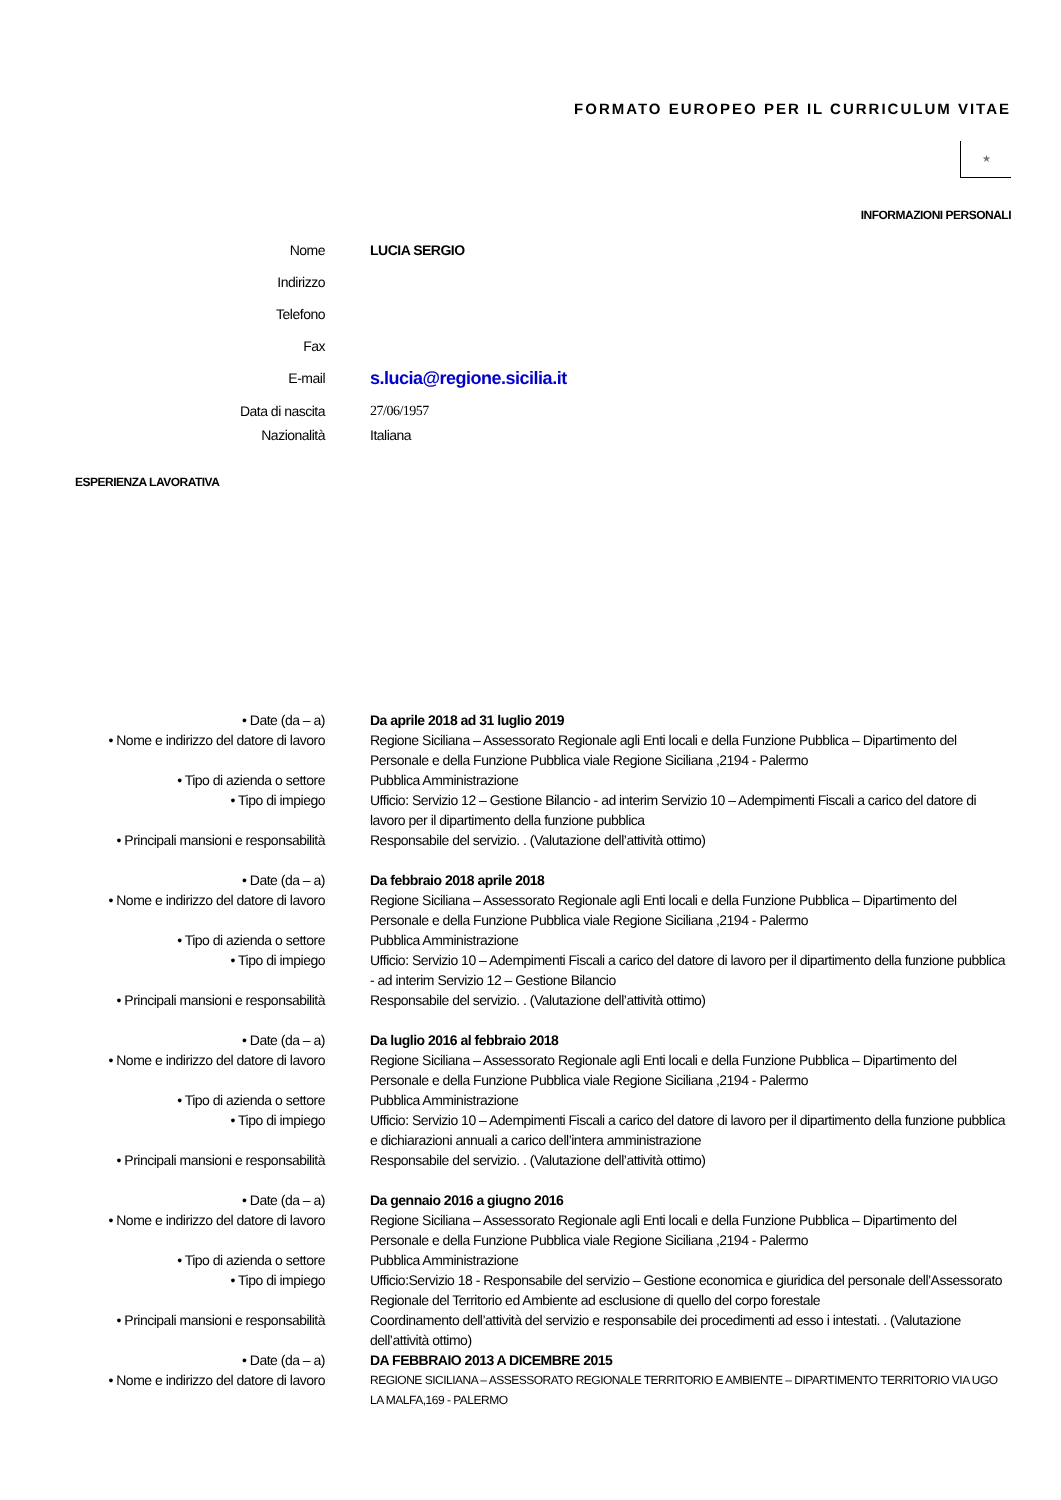FORMATO EUROPEO PER IL CURRICULUM VITAE
★
INFORMAZIONI PERSONALI
Nome LUCIA SERGIO
Indirizzo
Telefono
Fax
E-mail
s.lucia@regione.sicilia.it
Data di nascita 27/06/1957
Nazionalità Italiana
ESPERIENZA LAVORATIVA
• Date (da – a) Da aprile 2018 ad 31 luglio 2019
• Nome e indirizzo del datore di lavoro
Regione Siciliana – Assessorato Regionale agli Enti locali e della Funzione Pubblica – Dipartimento del Personale e della Funzione Pubblica viale Regione Siciliana ,2194 - Palermo
• Tipo di azienda o settore Pubblica Amministrazione
• Tipo di impiego Ufficio: Servizio 12 – Gestione Bilancio - ad interim Servizio 10 – Adempimenti Fiscali a carico del datore di lavoro per il dipartimento della funzione pubblica
• Principali mansioni e responsabilità
Responsabile del servizio. . (Valutazione dell’attività ottimo)
• Date (da – a) Da febbraio 2018 aprile 2018
• Nome e indirizzo del datore di lavoro
Regione Siciliana – Assessorato Regionale agli Enti locali e della Funzione Pubblica – Dipartimento del Personale e della Funzione Pubblica viale Regione Siciliana ,2194 - Palermo
• Tipo di azienda o settore Pubblica Amministrazione
• Tipo di impiego Ufficio: Servizio 10 – Adempimenti Fiscali a carico del datore di lavoro per il dipartimento della funzione pubblica - ad interim Servizio 12 – Gestione Bilancio
• Principali mansioni e responsabilità
Responsabile del servizio. . (Valutazione dell’attività ottimo)
• Date (da – a) Da luglio 2016 al febbraio 2018
• Nome e indirizzo del datore di lavoro
Regione Siciliana – Assessorato Regionale agli Enti locali e della Funzione Pubblica – Dipartimento del Personale e della Funzione Pubblica viale Regione Siciliana ,2194 - Palermo
• Tipo di azienda o settore Pubblica Amministrazione
• Tipo di impiego Ufficio: Servizio 10 – Adempimenti Fiscali a carico del datore di lavoro per il dipartimento della funzione pubblica e dichiarazioni annuali a carico dell’intera amministrazione
• Principali mansioni e responsabilità
Responsabile del servizio. . (Valutazione dell’attività ottimo)
• Date (da – a) Da gennaio 2016 a giugno 2016
• Nome e indirizzo del datore di lavoro
Regione Siciliana – Assessorato Regionale agli Enti locali e della Funzione Pubblica – Dipartimento del Personale e della Funzione Pubblica viale Regione Siciliana ,2194 - Palermo
• Tipo di azienda o settore Pubblica Amministrazione
• Tipo di impiego Ufficio:Servizio 18 - Responsabile del servizio – Gestione economica e giuridica del personale dell’Assessorato Regionale del Territorio ed Ambiente ad esclusione di quello del corpo forestale
• Principali mansioni e responsabilità
Coordinamento dell’attività del servizio e responsabile dei procedimenti ad esso i intestati. . (Valutazione dell’attività ottimo)
• Date (da – a) DA FEBBRAIO 2013 A DICEMBRE 2015
• Nome e indirizzo del datore di lavoro
REGIONE SICILIANA – ASSESSORATO REGIONALE TERRITORIO E AMBIENTE – DIPARTIMENTO TERRITORIO VIA UGO LA MALFA,169 - PALERMO